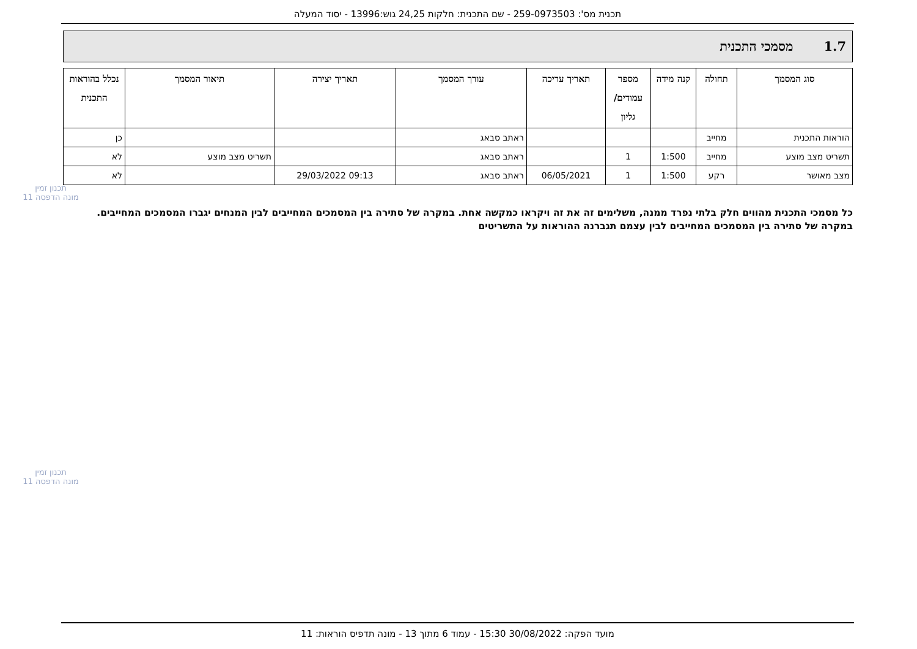תכנית מס': 259-0973503 - שם התכנית: חלקות 24,25 גוש:13996 - יסוד המעלה
1.7 מסמכי התכנית
| סוג המסמך | תחולה | קנה מידה | מספר עמודים/ גליון | תאריך עריכה | עורך המסמך | תאריך יצירה | תיאור המסמך | נכלל בהוראות התכנית |
| --- | --- | --- | --- | --- | --- | --- | --- | --- |
| הוראות התכנית | מחייב | | | | ראתב סבאג | | | כן |
| תשריט מצב מוצע | מחייב | 1:500 | 1 | | ראתב סבאג | | תשריט מצב מוצע | לא |
| מצב מאושר | רקע | 1:500 | 1 | 06/05/2021 | ראתב סבאג | 09:13 29/03/2022 | | לא |
תכנון זמין
מונה הדפסה 11
כל מסמכי התכנית מהווים חלק בלתי נפרד ממנה, משלימים זה את זה ויקראו כמקשה אחת. במקרה של סתירה בין המסמכים המחייבים לבין המנחים יגברו המסמכים המחייבים. במקרה של סתירה בין המסמכים המחייבים לבין עצמם תגברנה ההוראות על התשריטים
תכנון זמין
מונה הדפסה 11
מועד הפקה: 30/08/2022 15:30 - עמוד 6 מתוך 13 - מונה תדפיס הוראות: 11